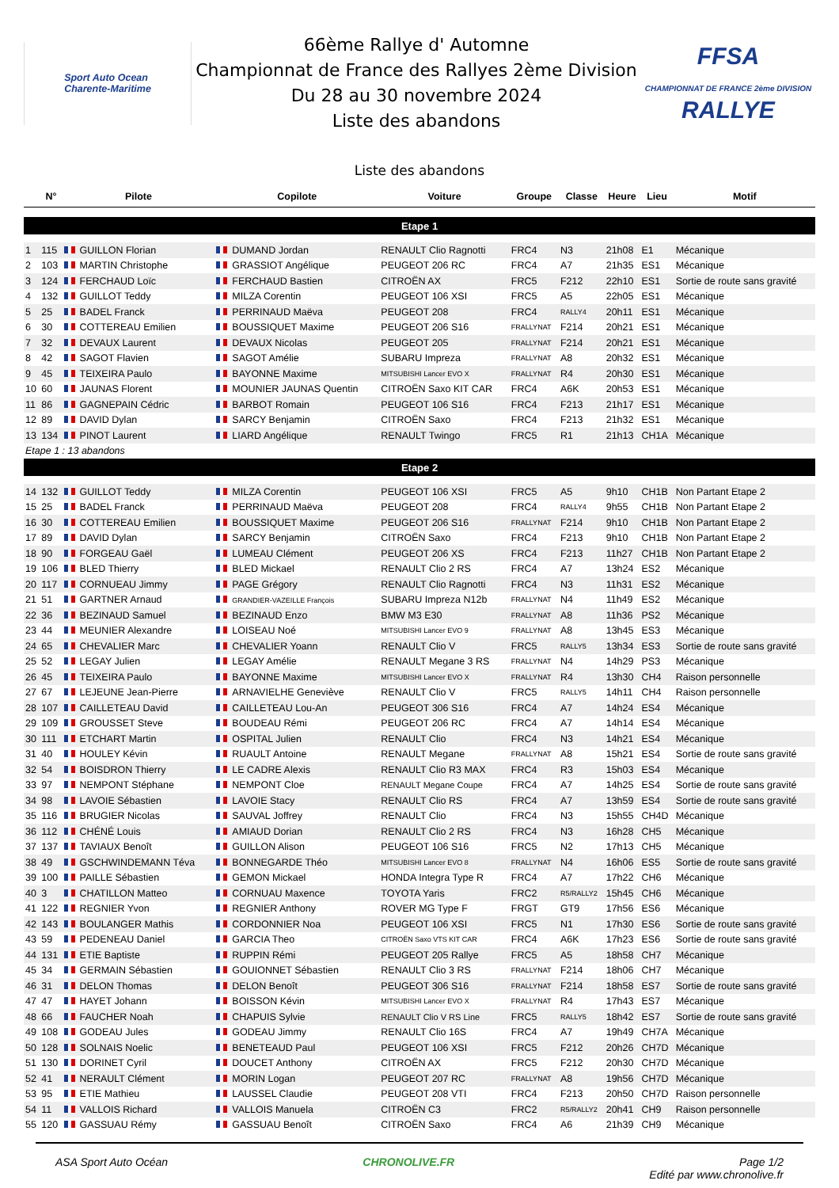Sport Auto Ocean
Charente-Maritime
66ème Rallye d' Automne
Championnat de France des Rallyes 2ème Division
Du 28 au 30 novembre 2024
Liste des abandons
FFSA
CHAMPIONNAT DE FRANCE 2ème DIVISION RALLYE
Liste des abandons
| | N° | Pilote | Copilote | Voiture | Groupe | Classe | Heure | Lieu | Motif |
| --- | --- | --- | --- | --- | --- | --- | --- | --- | --- |
| Etape 1 | | | | | | | | | |
| 1 | 115 | GUILLON Florian | DUMAND Jordan | RENAULT Clio Ragnotti | FRC4 | N3 | 21h08 | E1 | Mécanique |
| 2 | 103 | MARTIN Christophe | GRASSIOT Angélique | PEUGEOT 206 RC | FRC4 | A7 | 21h35 | ES1 | Mécanique |
| 3 | 124 | FERCHAUD Loïc | FERCHAUD Bastien | CITROËN AX | FRC5 | F212 | 22h10 | ES1 | Sortie de route sans gravité |
| 4 | 132 | GUILLOT Teddy | MILZA Corentin | PEUGEOT 106 XSI | FRC5 | A5 | 22h05 | ES1 | Mécanique |
| 5 | 25 | BADEL Franck | PERRINAUD Maëva | PEUGEOT 208 | FRC4 | RALLY4 | 20h11 | ES1 | Mécanique |
| 6 | 30 | COTTEREAU Emilien | BOUSSIQUET Maxime | PEUGEOT 206 S16 | FRALLYNAT | F214 | 20h21 | ES1 | Mécanique |
| 7 | 32 | DEVAUX Laurent | DEVAUX Nicolas | PEUGEOT 205 | FRALLYNAT | F214 | 20h21 | ES1 | Mécanique |
| 8 | 42 | SAGOT Flavien | SAGOT Amélie | SUBARU Impreza | FRALLYNAT | A8 | 20h32 | ES1 | Mécanique |
| 9 | 45 | TEIXEIRA Paulo | BAYONNE Maxime | MITSUBISHI Lancer EVO X | FRALLYNAT | R4 | 20h30 | ES1 | Mécanique |
| 10 | 60 | JAUNAS Florent | MOUNIER JAUNAS Quentin | CITROËN Saxo KIT CAR | FRC4 | A6K | 20h53 | ES1 | Mécanique |
| 11 | 86 | GAGNEPAIN Cédric | BARBOT Romain | PEUGEOT 106 S16 | FRC4 | F213 | 21h17 | ES1 | Mécanique |
| 12 | 89 | DAVID Dylan | SARCY Benjamin | CITROËN Saxo | FRC4 | F213 | 21h32 | ES1 | Mécanique |
| 13 | 134 | PINOT Laurent | LIARD Angélique | RENAULT Twingo | FRC5 | R1 | 21h13 | CH1A | Mécanique |
| Etape 1 : 13 abandons | | | | | | | | | |
| Etape 2 | | | | | | | | | |
| 14 | 132 | GUILLOT Teddy | MILZA Corentin | PEUGEOT 106 XSI | FRC5 | A5 | 9h10 | CH1B | Non Partant Etape 2 |
| 15 | 25 | BADEL Franck | PERRINAUD Maëva | PEUGEOT 208 | FRC4 | RALLY4 | 9h55 | CH1B | Non Partant Etape 2 |
| 16 | 30 | COTTEREAU Emilien | BOUSSIQUET Maxime | PEUGEOT 206 S16 | FRALLYNAT | F214 | 9h10 | CH1B | Non Partant Etape 2 |
| 17 | 89 | DAVID Dylan | SARCY Benjamin | CITROËN Saxo | FRC4 | F213 | 9h10 | CH1B | Non Partant Etape 2 |
| 18 | 90 | FORGEAU Gaël | LUMEAU Clément | PEUGEOT 206 XS | FRC4 | F213 | 11h27 | CH1B | Non Partant Etape 2 |
| 19 | 106 | BLED Thierry | BLED Mickael | RENAULT Clio 2 RS | FRC4 | A7 | 13h24 | ES2 | Mécanique |
| 20 | 117 | CORNUEAU Jimmy | PAGE Grégory | RENAULT Clio Ragnotti | FRC4 | N3 | 11h31 | ES2 | Mécanique |
| 21 | 51 | GARTNER Arnaud | GRANDIER-VAZEILLE François | SUBARU Impreza N12b | FRALLYNAT | N4 | 11h49 | ES2 | Mécanique |
| 22 | 36 | BEZINAUD Samuel | BEZINAUD Enzo | BMW M3 E30 | FRALLYNAT | A8 | 11h36 | PS2 | Mécanique |
| 23 | 44 | MEUNIER Alexandre | LOISEAU Noé | MITSUBISHI Lancer EVO 9 | FRALLYNAT | A8 | 13h45 | ES3 | Mécanique |
| 24 | 65 | CHEVALIER Marc | CHEVALIER Yoann | RENAULT Clio V | FRC5 | RALLY5 | 13h34 | ES3 | Sortie de route sans gravité |
| 25 | 52 | LEGAY Julien | LEGAY Amélie | RENAULT Megane 3 RS | FRALLYNAT | N4 | 14h29 | PS3 | Mécanique |
| 26 | 45 | TEIXEIRA Paulo | BAYONNE Maxime | MITSUBISHI Lancer EVO X | FRALLYNAT | R4 | 13h30 | CH4 | Raison personnelle |
| 27 | 67 | LEJEUNE Jean-Pierre | ARNAVIELHE Geneviève | RENAULT Clio V | FRC5 | RALLY5 | 14h11 | CH4 | Raison personnelle |
| 28 | 107 | CAILLETEAU David | CAILLETEAU Lou-An | PEUGEOT 306 S16 | FRC4 | A7 | 14h24 | ES4 | Mécanique |
| 29 | 109 | GROUSSET Steve | BOUDEAU Rémi | PEUGEOT 206 RC | FRC4 | A7 | 14h14 | ES4 | Mécanique |
| 30 | 111 | ETCHART Martin | OSPITAL Julien | RENAULT Clio | FRC4 | N3 | 14h21 | ES4 | Mécanique |
| 31 | 40 | HOULEY Kévin | RUAULT Antoine | RENAULT Megane | FRALLYNAT | A8 | 15h21 | ES4 | Sortie de route sans gravité |
| 32 | 54 | BOISDRON Thierry | LE CADRE Alexis | RENAULT Clio R3 MAX | FRC4 | R3 | 15h03 | ES4 | Mécanique |
| 33 | 97 | NEMPONT Stéphane | NEMPONT Cloe | RENAULT Megane Coupe | FRC4 | A7 | 14h25 | ES4 | Sortie de route sans gravité |
| 34 | 98 | LAVOIE Sébastien | LAVOIE Stacy | RENAULT Clio RS | FRC4 | A7 | 13h59 | ES4 | Sortie de route sans gravité |
| 35 | 116 | BRUGIER Nicolas | SAUVAL Joffrey | RENAULT Clio | FRC4 | N3 | 15h55 | CH4D | Mécanique |
| 36 | 112 | CHÉNÉ Louis | AMIAUD Dorian | RENAULT Clio 2 RS | FRC4 | N3 | 16h28 | CH5 | Mécanique |
| 37 | 137 | TAVIAUX Benoît | GUILLON Alison | PEUGEOT 106 S16 | FRC5 | N2 | 17h13 | CH5 | Mécanique |
| 38 | 49 | GSCHWINDEMANN Téva | BONNEGARDE Théo | MITSUBISHI Lancer EVO 8 | FRALLYNAT | N4 | 16h06 | ES5 | Sortie de route sans gravité |
| 39 | 100 | PAILLE Sébastien | GEMON Mickael | HONDA Integra Type R | FRC4 | A7 | 17h22 | CH6 | Mécanique |
| 40 | 3 | CHATILLON Matteo | CORNUAU Maxence | TOYOTA Yaris | FRC2 | R5/RALLY2 | 15h45 | CH6 | Mécanique |
| 41 | 122 | REGNIER Yvon | REGNIER Anthony | ROVER MG Type F | FRGT | GT9 | 17h56 | ES6 | Mécanique |
| 42 | 143 | BOULANGER Mathis | CORDONNIER Noa | PEUGEOT 106 XSI | FRC5 | N1 | 17h30 | ES6 | Sortie de route sans gravité |
| 43 | 59 | PEDENEAU Daniel | GARCIA Theo | CITROËN Saxo VTS KIT CAR | FRC4 | A6K | 17h23 | ES6 | Sortie de route sans gravité |
| 44 | 131 | ETIE Baptiste | RUPPIN Rémi | PEUGEOT 205 Rallye | FRC5 | A5 | 18h58 | CH7 | Mécanique |
| 45 | 34 | GERMAIN Sébastien | GOUIONNET Sébastien | RENAULT Clio 3 RS | FRALLYNAT | F214 | 18h06 | CH7 | Mécanique |
| 46 | 31 | DELON Thomas | DELON Benoît | PEUGEOT 306 S16 | FRALLYNAT | F214 | 18h58 | ES7 | Sortie de route sans gravité |
| 47 | 47 | HAYET Johann | BOISSON Kévin | MITSUBISHI Lancer EVO X | FRALLYNAT | R4 | 17h43 | ES7 | Mécanique |
| 48 | 66 | FAUCHER Noah | CHAPUIS Sylvie | RENAULT Clio V RS Line | FRC5 | RALLY5 | 18h42 | ES7 | Sortie de route sans gravité |
| 49 | 108 | GODEAU Jules | GODEAU Jimmy | RENAULT Clio 16S | FRC4 | A7 | 19h49 | CH7A | Mécanique |
| 50 | 128 | SOLNAIS Noelic | BENETEAUD Paul | PEUGEOT 106 XSI | FRC5 | F212 | 20h26 | CH7D | Mécanique |
| 51 | 130 | DORINET Cyril | DOUCET Anthony | CITROËN AX | FRC5 | F212 | 20h30 | CH7D | Mécanique |
| 52 | 41 | NERAULT Clément | MORIN Logan | PEUGEOT 207 RC | FRALLYNAT | A8 | 19h56 | CH7D | Mécanique |
| 53 | 95 | ETIE Mathieu | LAUSSEL Claudie | PEUGEOT 208 VTI | FRC4 | F213 | 20h50 | CH7D | Raison personnelle |
| 54 | 11 | VALLOIS Richard | VALLOIS Manuela | CITROËN C3 | FRC2 | R5/RALLY2 | 20h41 | CH9 | Raison personnelle |
| 55 | 120 | GASSUAU Rémy | GASSUAU Benoît | CITROËN Saxo | FRC4 | A6 | 21h39 | CH9 | Mécanique |
ASA Sport Auto Océan CHRONOLIVE.FR Page 1/2
Edité par www.chronolive.fr